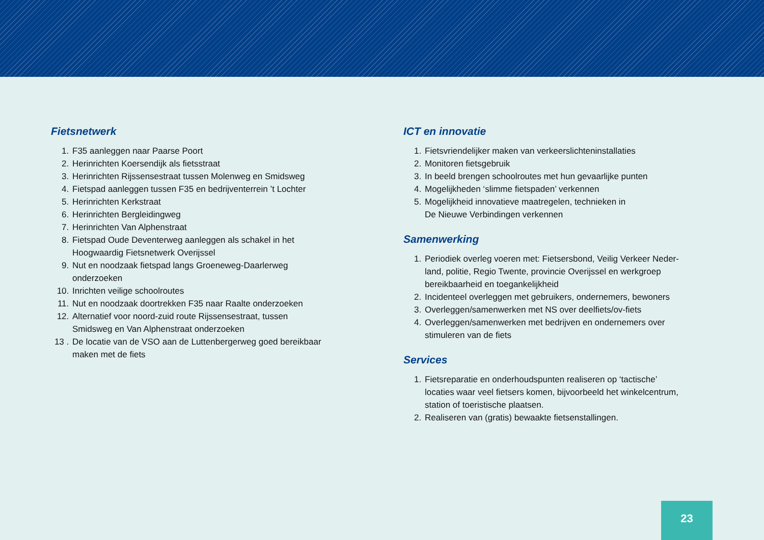Fietsnetwerk
1. F35 aanleggen naar Paarse Poort
2. Herinrichten Koersendijk als fietsstraat
3. Herinrichten Rijssensestraat tussen Molenweg en Smidsweg
4. Fietspad aanleggen tussen F35 en bedrijventerrein ’t Lochter
5. Herinrichten Kerkstraat
6. Herinrichten Bergleidingweg
7. Herinrichten Van Alphenstraat
8. Fietspad Oude Deventerweg aanleggen als schakel in het
Hoogwaardig Fietsnetwerk Overijssel
9. Nut en noodzaak fietspad langs Groeneweg-Daarlerweg
onderzoeken
10. Inrichten veilige schoolroutes
11. Nut en noodzaak doortrekken F35 naar Raalte onderzoeken
12. Alternatief voor noord-zuid route Rijssensestraat, tussen
Smidsweg en Van Alphenstraat onderzoeken
13 . De locatie van de VSO aan de Luttenbergerweg goed bereikbaar
maken met de fiets
ICT en innovatie
1. Fietsvriendelijker maken van verkeerslichteninstallaties
2. Monitoren fietsgebruik
3. In beeld brengen schoolroutes met hun gevaarlijke punten
4. Mogelijkheden ‘slimme fietspaden’ verkennen
5. Mogelijkheid innovatieve maatregelen, technieken in
De Nieuwe Verbindingen verkennen
Samenwerking
1. Periodiek overleg voeren met: Fietsersbond, Veilig Verkeer Neder-
land, politie, Regio Twente, provincie Overijssel en werkgroep
bereikbaarheid en toegankelijkheid
2. Incidenteel overleggen met gebruikers, ondernemers, bewoners
3. Overleggen/samenwerken met NS over deelfiets/ov-fiets
4. Overleggen/samenwerken met bedrijven en ondernemers over
stimuleren van de fiets
Services
1. Fietsreparatie en onderhoudspunten realiseren op ‘tactische’
locaties waar veel fietsers komen, bijvoorbeeld het winkelcentrum,
station of toeristische plaatsen.
2. Realiseren van (gratis) bewaakte fietsenstallingen.
23